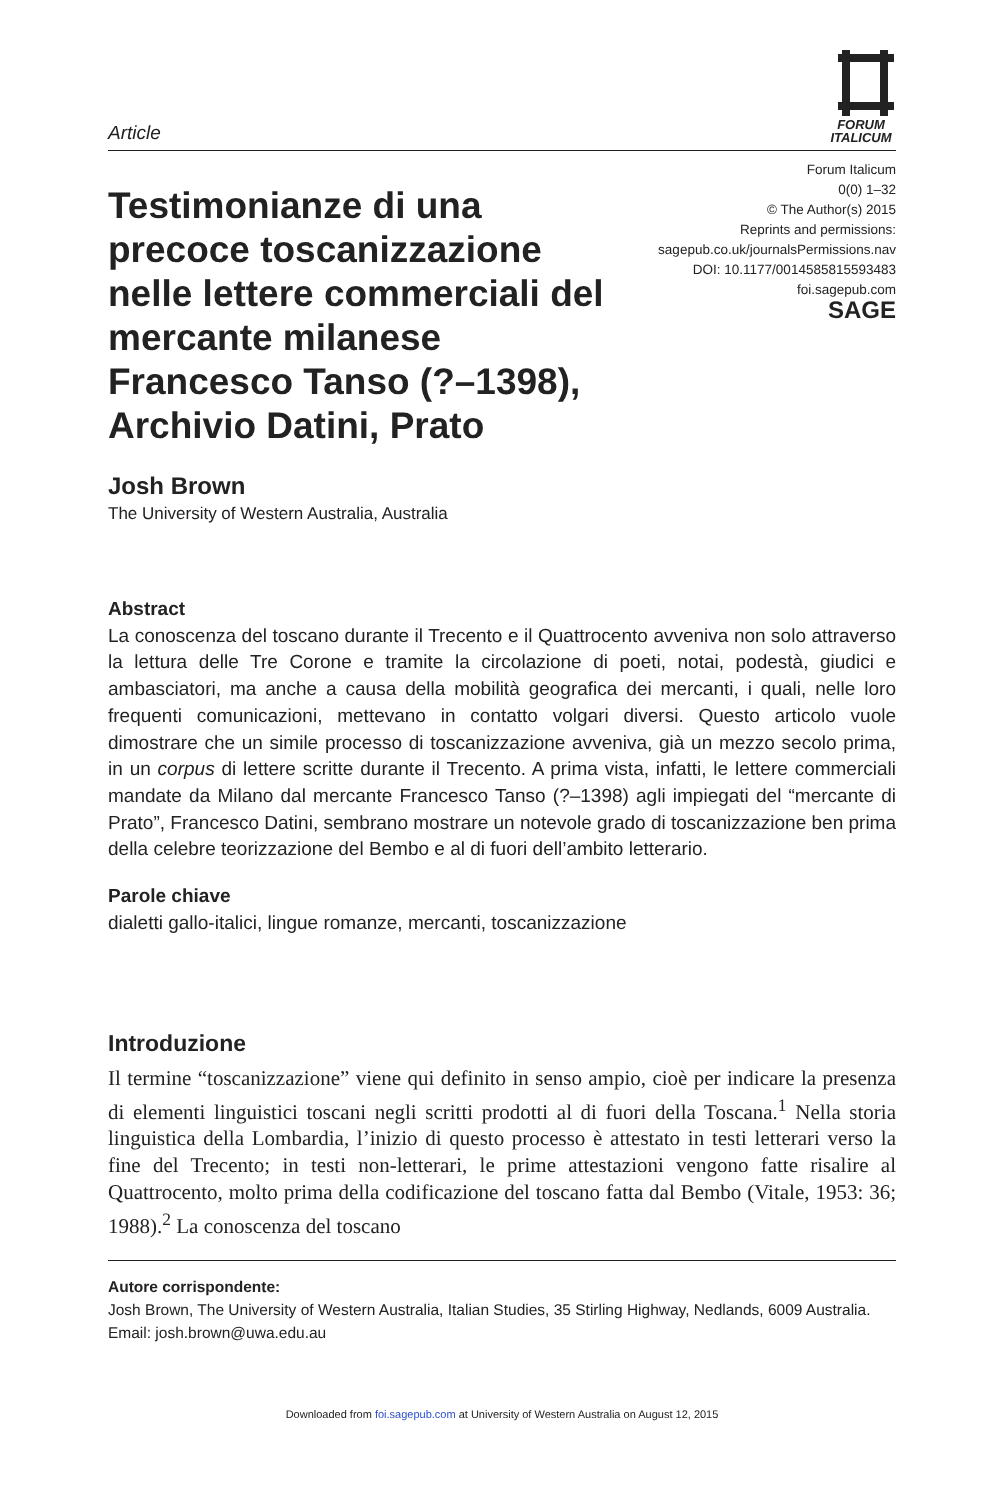Article
FORUM
ITALICUM
Testimonianze di una precoce toscanizzazione nelle lettere commerciali del mercante milanese Francesco Tanso (?–1398), Archivio Datini, Prato
Forum Italicum
0(0) 1–32
© The Author(s) 2015
Reprints and permissions:
sagepub.co.uk/journalsPermissions.nav
DOI: 10.1177/0014585815593483
foi.sagepub.com
SAGE
Josh Brown
The University of Western Australia, Australia
Abstract
La conoscenza del toscano durante il Trecento e il Quattrocento avveniva non solo attraverso la lettura delle Tre Corone e tramite la circolazione di poeti, notai, podestà, giudici e ambasciatori, ma anche a causa della mobilità geografica dei mercanti, i quali, nelle loro frequenti comunicazioni, mettevano in contatto volgari diversi. Questo articolo vuole dimostrare che un simile processo di toscanizzazione avveniva, già un mezzo secolo prima, in un corpus di lettere scritte durante il Trecento. A prima vista, infatti, le lettere commerciali mandate da Milano dal mercante Francesco Tanso (?–1398) agli impiegati del “mercante di Prato”, Francesco Datini, sembrano mostrare un notevole grado di toscanizzazione ben prima della celebre teorizzazione del Bembo e al di fuori dell’ambito letterario.
Parole chiave
dialetti gallo-italici, lingue romanze, mercanti, toscanizzazione
Introduzione
Il termine “toscanizzazione” viene qui definito in senso ampio, cioè per indicare la presenza di elementi linguistici toscani negli scritti prodotti al di fuori della Toscana.<sup>1</sup> Nella storia linguistica della Lombardia, l’inizio di questo processo è attestato in testi letterari verso la fine del Trecento; in testi non-letterari, le prime attestazioni vengono fatte risalire al Quattrocento, molto prima della codificazione del toscano fatta dal Bembo (Vitale, 1953: 36; 1988).<sup>2</sup> La conoscenza del toscano
Autore corrispondente:
Josh Brown, The University of Western Australia, Italian Studies, 35 Stirling Highway, Nedlands, 6009 Australia.
Email: josh.brown@uwa.edu.au
Downloaded from foi.sagepub.com at University of Western Australia on August 12, 2015